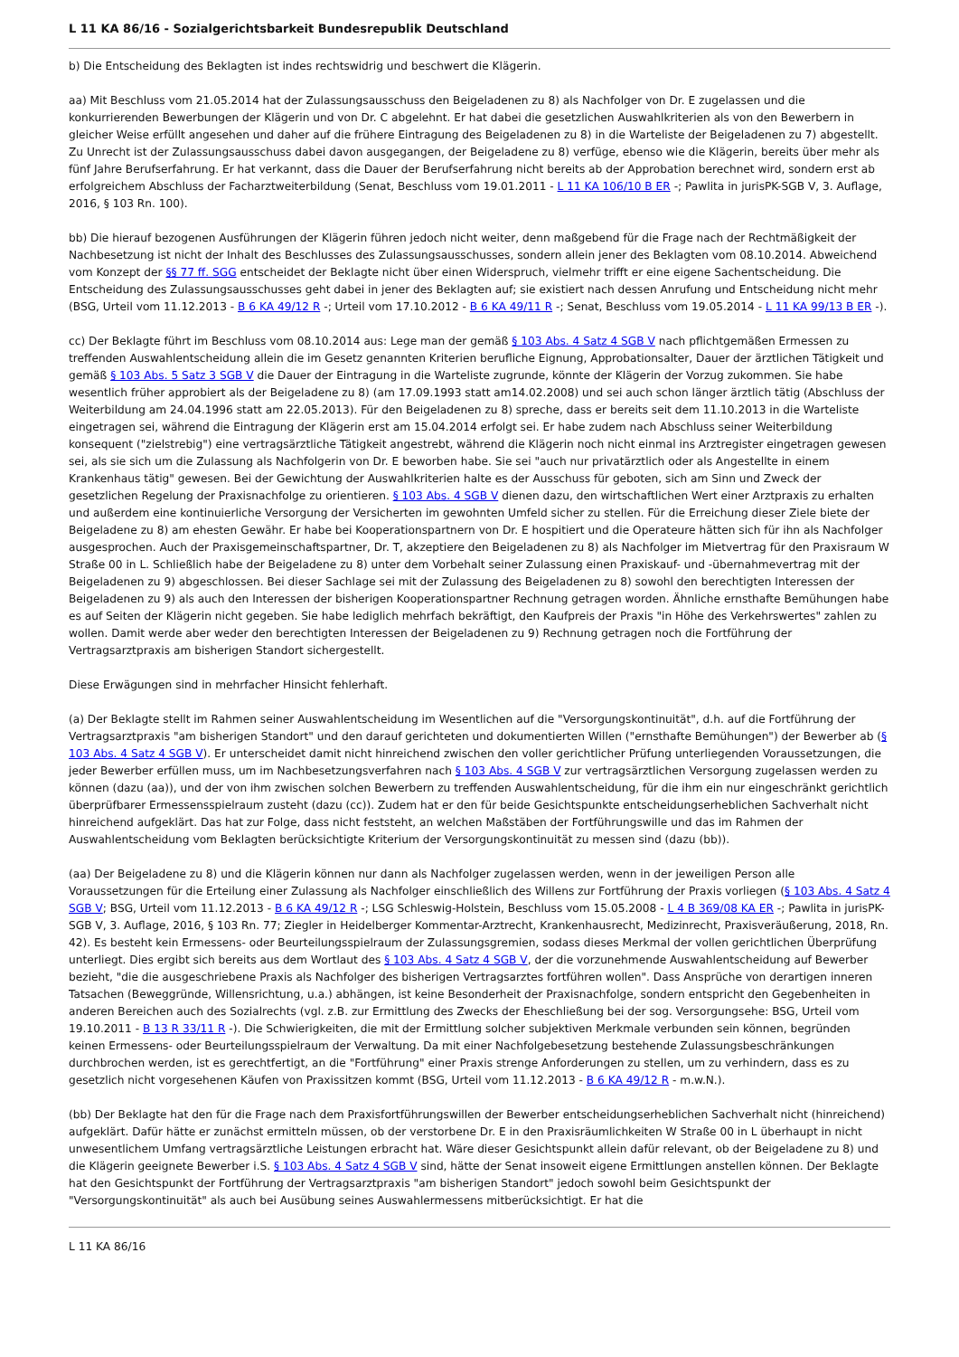L 11 KA 86/16 - Sozialgerichtsbarkeit Bundesrepublik Deutschland
b) Die Entscheidung des Beklagten ist indes rechtswidrig und beschwert die Klägerin.
aa) Mit Beschluss vom 21.05.2014 hat der Zulassungsausschuss den Beigeladenen zu 8) als Nachfolger von Dr. E zugelassen und die konkurrierenden Bewerbungen der Klägerin und von Dr. C abgelehnt. Er hat dabei die gesetzlichen Auswahlkriterien als von den Bewerbern in gleicher Weise erfüllt angesehen und daher auf die frühere Eintragung des Beigeladenen zu 8) in die Warteliste der Beigeladenen zu 7) abgestellt. Zu Unrecht ist der Zulassungsausschuss dabei davon ausgegangen, der Beigeladene zu 8) verfüge, ebenso wie die Klägerin, bereits über mehr als fünf Jahre Berufserfahrung. Er hat verkannt, dass die Dauer der Berufserfahrung nicht bereits ab der Approbation berechnet wird, sondern erst ab erfolgreichem Abschluss der Facharztweiterbildung (Senat, Beschluss vom 19.01.2011 - L 11 KA 106/10 B ER -; Pawlita in jurisPK-SGB V, 3. Auflage, 2016, § 103 Rn. 100).
bb) Die hierauf bezogenen Ausführungen der Klägerin führen jedoch nicht weiter, denn maßgebend für die Frage nach der Rechtmäßigkeit der Nachbesetzung ist nicht der Inhalt des Beschlusses des Zulassungsausschusses, sondern allein jener des Beklagten vom 08.10.2014. Abweichend vom Konzept der §§ 77 ff. SGG entscheidet der Beklagte nicht über einen Widerspruch, vielmehr trifft er eine eigene Sachentscheidung. Die Entscheidung des Zulassungsausschusses geht dabei in jener des Beklagten auf; sie existiert nach dessen Anrufung und Entscheidung nicht mehr (BSG, Urteil vom 11.12.2013 - B 6 KA 49/12 R -; Urteil vom 17.10.2012 - B 6 KA 49/11 R -; Senat, Beschluss vom 19.05.2014 - L 11 KA 99/13 B ER -).
cc) Der Beklagte führt im Beschluss vom 08.10.2014 aus: Lege man der gemäß § 103 Abs. 4 Satz 4 SGB V nach pflichtgemäßen Ermessen zu treffenden Auswahlentscheidung allein die im Gesetz genannten Kriterien berufliche Eignung, Approbationsalter, Dauer der ärztlichen Tätigkeit und gemäß § 103 Abs. 5 Satz 3 SGB V die Dauer der Eintragung in die Warteliste zugrunde, könnte der Klägerin der Vorzug zukommen. Sie habe wesentlich früher approbiert als der Beigeladene zu 8) (am 17.09.1993 statt am14.02.2008) und sei auch schon länger ärztlich tätig (Abschluss der Weiterbildung am 24.04.1996 statt am 22.05.2013). Für den Beigeladenen zu 8) spreche, dass er bereits seit dem 11.10.2013 in die Warteliste eingetragen sei, während die Eintragung der Klägerin erst am 15.04.2014 erfolgt sei. Er habe zudem nach Abschluss seiner Weiterbildung konsequent ("zielstrebig") eine vertragsärztliche Tätigkeit angestrebt, während die Klägerin noch nicht einmal ins Arztregister eingetragen gewesen sei, als sie sich um die Zulassung als Nachfolgerin von Dr. E beworben habe. Sie sei "auch nur privatärztlich oder als Angestellte in einem Krankenhaus tätig" gewesen. Bei der Gewichtung der Auswahlkriterien halte es der Ausschuss für geboten, sich am Sinn und Zweck der gesetzlichen Regelung der Praxisnachfolge zu orientieren. § 103 Abs. 4 SGB V dienen dazu, den wirtschaftlichen Wert einer Arztpraxis zu erhalten und außerdem eine kontinuierliche Versorgung der Versicherten im gewohnten Umfeld sicher zu stellen. Für die Erreichung dieser Ziele biete der Beigeladene zu 8) am ehesten Gewähr. Er habe bei Kooperationspartnern von Dr. E hospitiert und die Operateure hätten sich für ihn als Nachfolger ausgesprochen. Auch der Praxisgemeinschaftspartner, Dr. T, akzeptiere den Beigeladenen zu 8) als Nachfolger im Mietvertrag für den Praxisraum W Straße 00 in L. Schließlich habe der Beigeladene zu 8) unter dem Vorbehalt seiner Zulassung einen Praxiskauf- und -übernahmevertrag mit der Beigeladenen zu 9) abgeschlossen. Bei dieser Sachlage sei mit der Zulassung des Beigeladenen zu 8) sowohl den berechtigten Interessen der Beigeladenen zu 9) als auch den Interessen der bisherigen Kooperationspartner Rechnung getragen worden. Ähnliche ernsthafte Bemühungen habe es auf Seiten der Klägerin nicht gegeben. Sie habe lediglich mehrfach bekräftigt, den Kaufpreis der Praxis "in Höhe des Verkehrswertes" zahlen zu wollen. Damit werde aber weder den berechtigten Interessen der Beigeladenen zu 9) Rechnung getragen noch die Fortführung der Vertragsarztpraxis am bisherigen Standort sichergestellt.
Diese Erwägungen sind in mehrfacher Hinsicht fehlerhaft.
(a) Der Beklagte stellt im Rahmen seiner Auswahlentscheidung im Wesentlichen auf die "Versorgungskontinuität", d.h. auf die Fortführung der Vertragsarztpraxis "am bisherigen Standort" und den darauf gerichteten und dokumentierten Willen ("ernsthafte Bemühungen") der Bewerber ab (§ 103 Abs. 4 Satz 4 SGB V). Er unterscheidet damit nicht hinreichend zwischen den voller gerichtlicher Prüfung unterliegenden Voraussetzungen, die jeder Bewerber erfüllen muss, um im Nachbesetzungsverfahren nach § 103 Abs. 4 SGB V zur vertragsärztlichen Versorgung zugelassen werden zu können (dazu (aa)), und der von ihm zwischen solchen Bewerbern zu treffenden Auswahlentscheidung, für die ihm ein nur eingeschränkt gerichtlich überprüfbarer Ermessensspielraum zusteht (dazu (cc)). Zudem hat er den für beide Gesichtspunkte entscheidungserheblichen Sachverhalt nicht hinreichend aufgeklärt. Das hat zur Folge, dass nicht feststeht, an welchen Maßstäben der Fortführungswille und das im Rahmen der Auswahlentscheidung vom Beklagten berücksichtigte Kriterium der Versorgungskontinuität zu messen sind (dazu (bb)).
(aa) Der Beigeladene zu 8) und die Klägerin können nur dann als Nachfolger zugelassen werden, wenn in der jeweiligen Person alle Voraussetzungen für die Erteilung einer Zulassung als Nachfolger einschließlich des Willens zur Fortführung der Praxis vorliegen (§ 103 Abs. 4 Satz 4 SGB V; BSG, Urteil vom 11.12.2013 - B 6 KA 49/12 R -; LSG Schleswig-Holstein, Beschluss vom 15.05.2008 - L 4 B 369/08 KA ER -; Pawlita in jurisPK-SGB V, 3. Auflage, 2016, § 103 Rn. 77; Ziegler in Heidelberger Kommentar-Arztrecht, Krankenhausrecht, Medizinrecht, Praxisveräußerung, 2018, Rn. 42). Es besteht kein Ermessens- oder Beurteilungsspielraum der Zulassungsgremien, sodass dieses Merkmal der vollen gerichtlichen Überprüfung unterliegt. Dies ergibt sich bereits aus dem Wortlaut des § 103 Abs. 4 Satz 4 SGB V, der die vorzunehmende Auswahlentscheidung auf Bewerber bezieht, "die die ausgeschriebene Praxis als Nachfolger des bisherigen Vertragsarztes fortführen wollen". Dass Ansprüche von derartigen inneren Tatsachen (Beweggründe, Willensrichtung, u.a.) abhängen, ist keine Besonderheit der Praxisnachfolge, sondern entspricht den Gegebenheiten in anderen Bereichen auch des Sozialrechts (vgl. z.B. zur Ermittlung des Zwecks der Eheschließung bei der sog. Versorgungsehe: BSG, Urteil vom 19.10.2011 - B 13 R 33/11 R -). Die Schwierigkeiten, die mit der Ermittlung solcher subjektiven Merkmale verbunden sein können, begründen keinen Ermessens- oder Beurteilungsspielraum der Verwaltung. Da mit einer Nachfolgebesetzung bestehende Zulassungsbeschränkungen durchbrochen werden, ist es gerechtfertigt, an die "Fortführung" einer Praxis strenge Anforderungen zu stellen, um zu verhindern, dass es zu gesetzlich nicht vorgesehenen Käufen von Praxissitzen kommt (BSG, Urteil vom 11.12.2013 - B 6 KA 49/12 R - m.w.N.).
(bb) Der Beklagte hat den für die Frage nach dem Praxisfortführungswillen der Bewerber entscheidungserheblichen Sachverhalt nicht (hinreichend) aufgeklärt. Dafür hätte er zunächst ermitteln müssen, ob der verstorbene Dr. E in den Praxisräumlichkeiten W Straße 00 in L überhaupt in nicht unwesentlichem Umfang vertragsärztliche Leistungen erbracht hat. Wäre dieser Gesichtspunkt allein dafür relevant, ob der Beigeladene zu 8) und die Klägerin geeignete Bewerber i.S. § 103 Abs. 4 Satz 4 SGB V sind, hätte der Senat insoweit eigene Ermittlungen anstellen können. Der Beklagte hat den Gesichtspunkt der Fortführung der Vertragsarztpraxis "am bisherigen Standort" jedoch sowohl beim Gesichtspunkt der "Versorgungskontinuität" als auch bei Ausübung seines Auswahlermessens mitberücksichtigt. Er hat die
L 11 KA 86/16